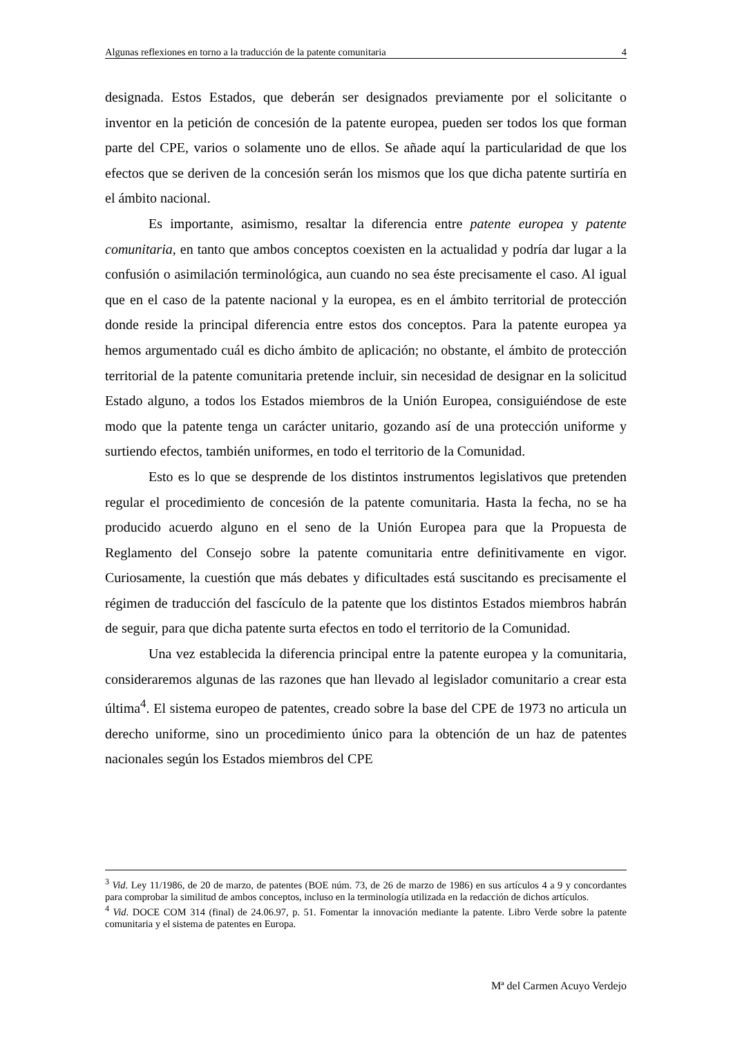Algunas reflexiones en torno a la traducción de la patente comunitaria 4
designada. Estos Estados, que deberán ser designados previamente por el solicitante o inventor en la petición de concesión de la patente europea, pueden ser todos los que forman parte del CPE, varios o solamente uno de ellos. Se añade aquí la particularidad de que los efectos que se deriven de la concesión serán los mismos que los que dicha patente surtiría en el ámbito nacional.
Es importante, asimismo, resaltar la diferencia entre patente europea y patente comunitaria, en tanto que ambos conceptos coexisten en la actualidad y podría dar lugar a la confusión o asimilación terminológica, aun cuando no sea éste precisamente el caso. Al igual que en el caso de la patente nacional y la europea, es en el ámbito territorial de protección donde reside la principal diferencia entre estos dos conceptos. Para la patente europea ya hemos argumentado cuál es dicho ámbito de aplicación; no obstante, el ámbito de protección territorial de la patente comunitaria pretende incluir, sin necesidad de designar en la solicitud Estado alguno, a todos los Estados miembros de la Unión Europea, consiguiéndose de este modo que la patente tenga un carácter unitario, gozando así de una protección uniforme y surtiendo efectos, también uniformes, en todo el territorio de la Comunidad.
Esto es lo que se desprende de los distintos instrumentos legislativos que pretenden regular el procedimiento de concesión de la patente comunitaria. Hasta la fecha, no se ha producido acuerdo alguno en el seno de la Unión Europea para que la Propuesta de Reglamento del Consejo sobre la patente comunitaria entre definitivamente en vigor. Curiosamente, la cuestión que más debates y dificultades está suscitando es precisamente el régimen de traducción del fascículo de la patente que los distintos Estados miembros habrán de seguir, para que dicha patente surta efectos en todo el territorio de la Comunidad.
Una vez establecida la diferencia principal entre la patente europea y la comunitaria, consideraremos algunas de las razones que han llevado al legislador comunitario a crear esta última<sup>4</sup>. El sistema europeo de patentes, creado sobre la base del CPE de 1973 no articula un derecho uniforme, sino un procedimiento único para la obtención de un haz de patentes nacionales según los Estados miembros del CPE
<sup>3</sup> Vid. Ley 11/1986, de 20 de marzo, de patentes (BOE núm. 73, de 26 de marzo de 1986) en sus artículos 4 a 9 y concordantes para comprobar la similitud de ambos conceptos, incluso en la terminología utilizada en la redacción de dichos artículos.
<sup>4</sup> Vid. DOCE COM 314 (final) de 24.06.97, p. 51. Fomentar la innovación mediante la patente. Libro Verde sobre la patente comunitaria y el sistema de patentes en Europa.
Mª del Carmen Acuyo Verdejo